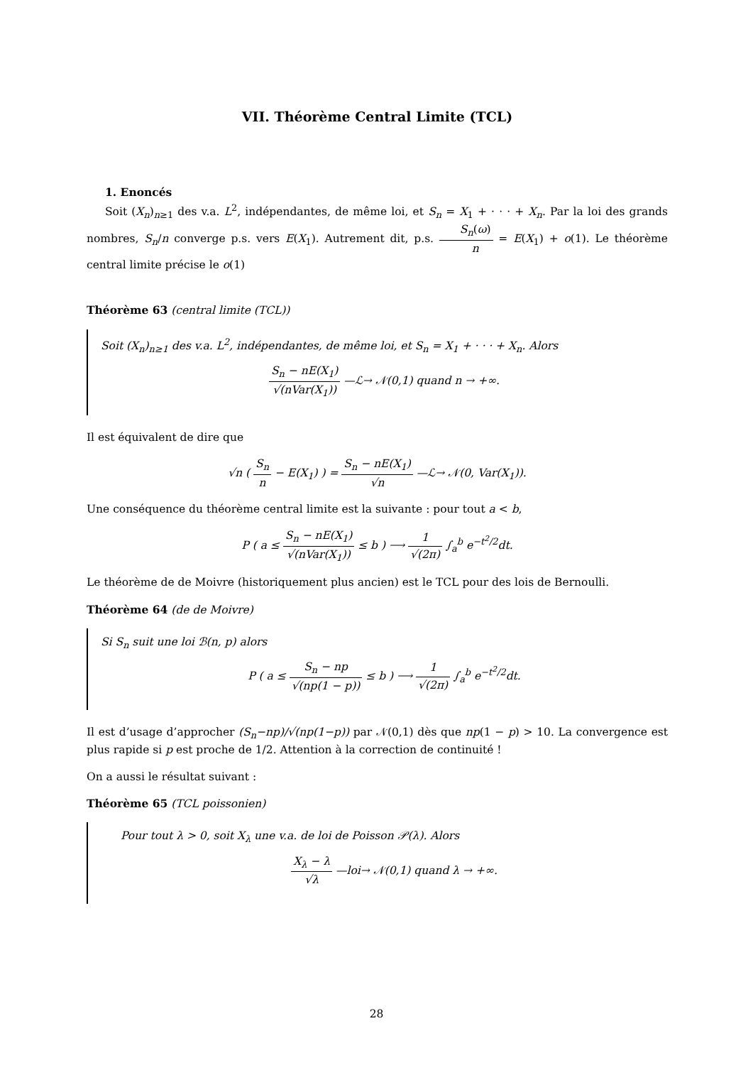VII. Théorème Central Limite (TCL)
1. Enoncés
Soit (X<sub>n</sub>)<sub>n≥1</sub> des v.a. L<sup>2</sup>, indépendantes, de même loi, et S<sub>n</sub> = X<sub>1</sub> + · · · + X<sub>n</sub>. Par la loi des grands nombres, S<sub>n</sub>/n converge p.s. vers E(X<sub>1</sub>). Autrement dit, p.s. S<sub>n</sub>(ω) n = E(X<sub>1</sub>) + o(1). Le théorème central limite précise le o(1)
Théorème 63 (central limite (TCL))
Soit (X<sub>n</sub>)<sub>n≥1</sub> des v.a. L<sup>2</sup>, indépendantes, de même loi, et S<sub>n</sub> = X<sub>1</sub> + · · · + X<sub>n</sub>. Alors
S<sub>n</sub> − nE(X<sub>1</sub>) √(nVar(X<sub>1</sub>)) —ℒ→ 𝒩(0,1) quand n → +∞.
Il est équivalent de dire que
√n ( S<sub>n</sub> n − E(X<sub>1</sub>) ) = S<sub>n</sub> − nE(X<sub>1</sub>) √n —ℒ→ 𝒩(0, Var(X<sub>1</sub>)).
Une conséquence du théorème central limite est la suivante : pour tout a < b,
P ( a ≤ S<sub>n</sub> − nE(X<sub>1</sub>) √(nVar(X<sub>1</sub>)) ≤ b ) ⟶ 1 √(2π) ∫<sub>a</sub><sup>b</sup> e<sup>−t<sup>2</sup>/2</sup>dt.
Le théorème de de Moivre (historiquement plus ancien) est le TCL pour des lois de Bernoulli.
Théorème 64 (de de Moivre)
Si S<sub>n</sub> suit une loi ℬ(n, p) alors
P ( a ≤ S<sub>n</sub> − np √(np(1 − p)) ≤ b ) ⟶ 1 √(2π) ∫<sub>a</sub><sup>b</sup> e<sup>−t<sup>2</sup>/2</sup>dt.
Il est d’usage d’approcher (S<sub>n</sub>−np)/√(np(1−p)) par 𝒩(0,1) dès que np(1 − p) > 10. La convergence est plus rapide si p est proche de 1/2. Attention à la correction de continuité !
On a aussi le résultat suivant :
Théorème 65 (TCL poissonien)
Pour tout λ > 0, soit X<sub>λ</sub> une v.a. de loi de Poisson 𝒫(λ). Alors
X<sub>λ</sub> − λ √λ —loi→ 𝒩(0,1) quand λ → +∞.
28